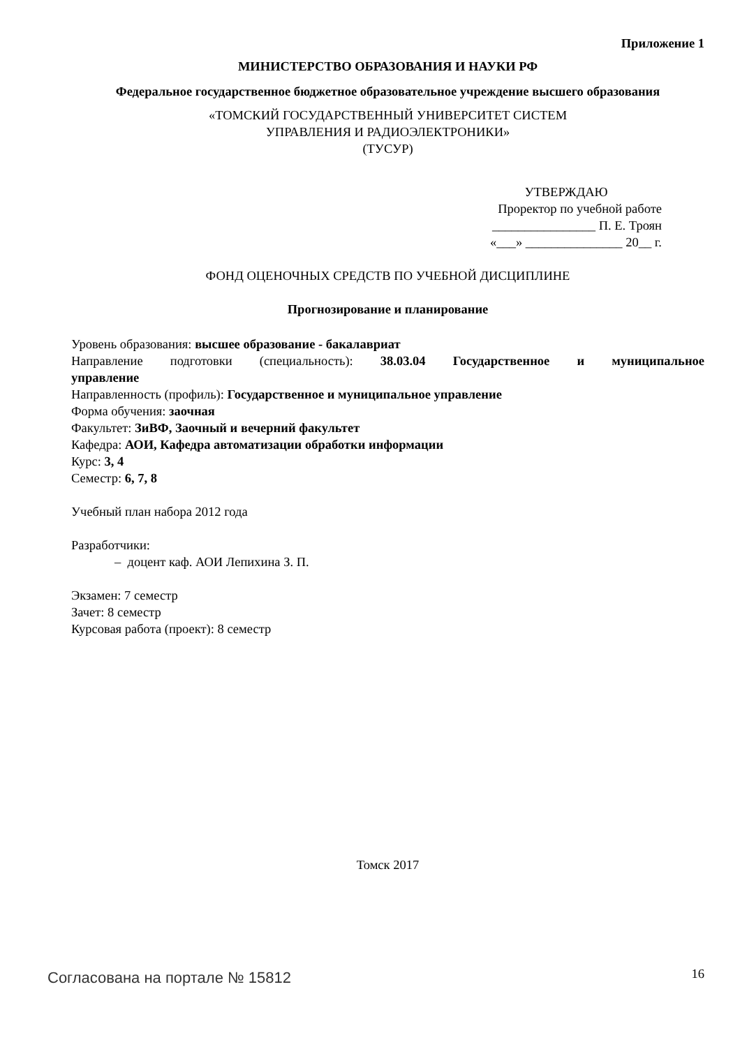Приложение 1
МИНИСТЕРСТВО ОБРАЗОВАНИЯ И НАУКИ РФ
Федеральное государственное бюджетное образовательное учреждение высшего образования
«ТОМСКИЙ ГОСУДАРСТВЕННЫЙ УНИВЕРСИТЕТ СИСТЕМ
УПРАВЛЕНИЯ И РАДИОЭЛЕКТРОНИКИ»
(ТУСУР)
УТВЕРЖДАЮ
Проректор по учебной работе
________________ П. Е. Троян
«___» _______________ 20__ г.
ФОНД ОЦЕНОЧНЫХ СРЕДСТВ ПО УЧЕБНОЙ ДИСЦИПЛИНЕ
Прогнозирование и планирование
Уровень образования: высшее образование - бакалавриат
Направление подготовки (специальность): 38.03.04 Государственное и муниципальное
управление
Направленность (профиль): Государственное и муниципальное управление
Форма обучения: заочная
Факультет: ЗиВФ, Заочный и вечерний факультет
Кафедра: АОИ, Кафедра автоматизации обработки информации
Курс: 3, 4
Семестр: 6, 7, 8
Учебный план набора 2012 года
Разработчики:
– доцент каф. АОИ Лепихина З. П.
Экзамен: 7 семестр
Зачет: 8 семестр
Курсовая работа (проект): 8 семестр
Томск 2017
Согласована на портале № 15812 16